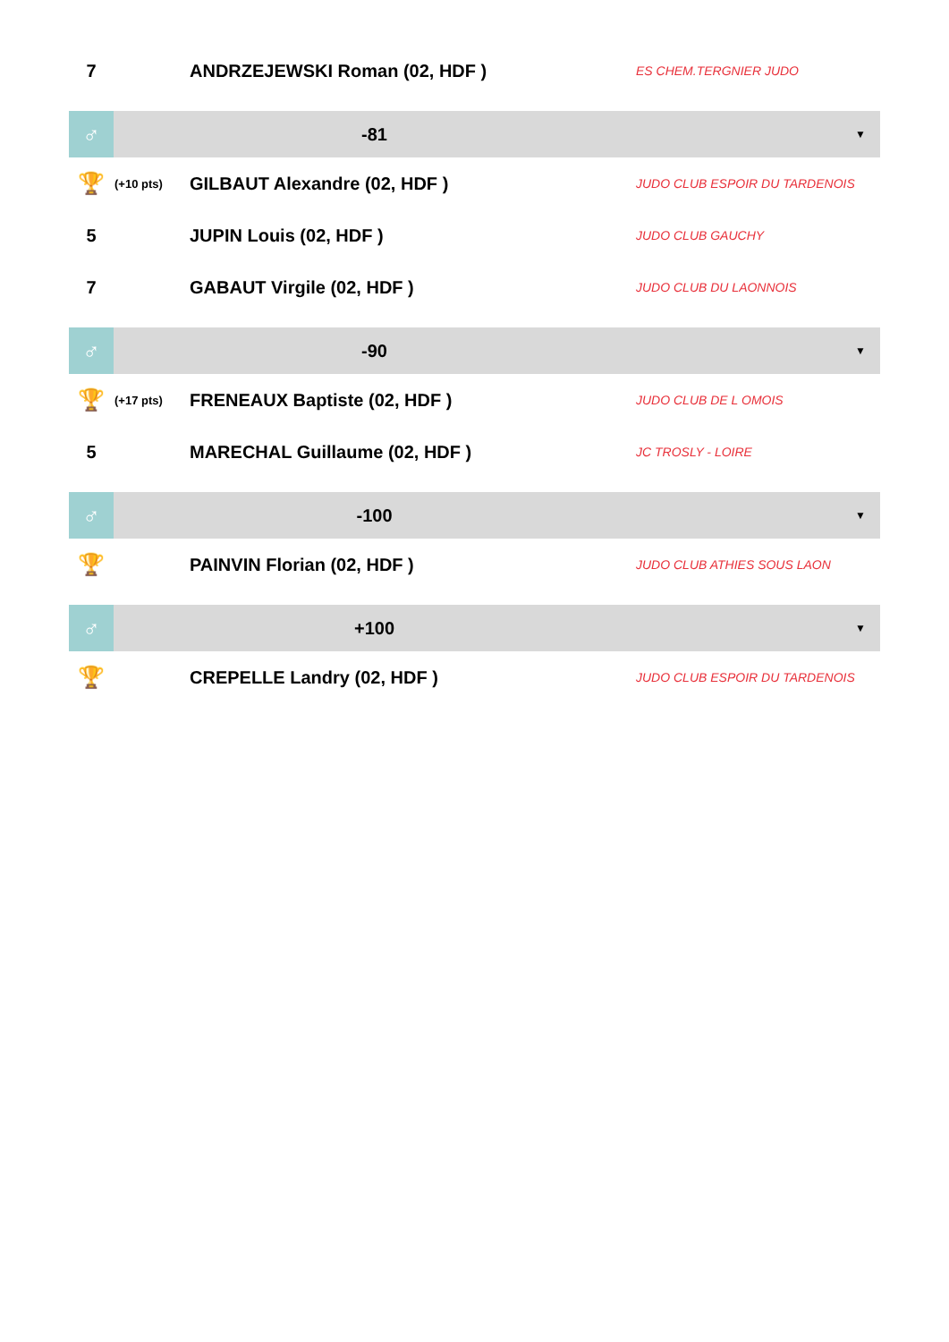| 7 | | ANDRZEJEWSKI Roman (02, HDF ) | ES CHEM.TERGNIER JUDO |
| ♂ | -81 | | ▼ |
| 🏆 | (+10 pts) | GILBAUT Alexandre (02, HDF ) | JUDO CLUB ESPOIR DU TARDENOIS |
| 5 | | JUPIN Louis (02, HDF ) | JUDO CLUB GAUCHY |
| 7 | | GABAUT Virgile (02, HDF ) | JUDO CLUB DU LAONNOIS |
| ♂ | -90 | | ▼ |
| 🏆 | (+17 pts) | FRENEAUX Baptiste (02, HDF ) | JUDO CLUB DE L OMOIS |
| 5 | | MARECHAL Guillaume (02, HDF ) | JC TROSLY - LOIRE |
| ♂ | -100 | | ▼ |
| 🏆 | | PAINVIN Florian (02, HDF ) | JUDO CLUB ATHIES SOUS LAON |
| ♂ | +100 | | ▼ |
| 🏆 | | CREPELLE Landry (02, HDF ) | JUDO CLUB ESPOIR DU TARDENOIS |